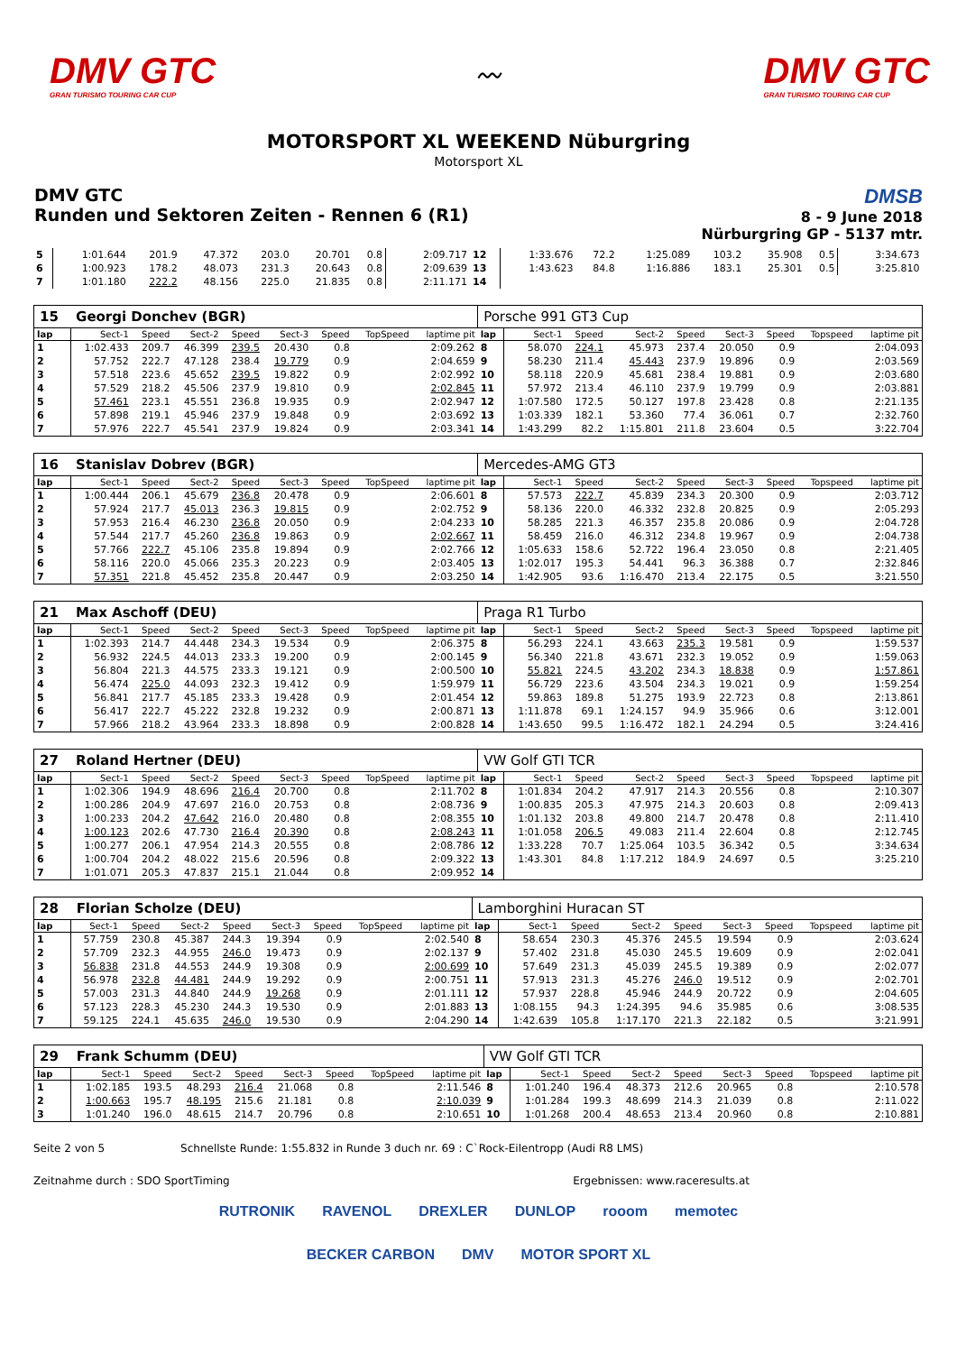DMV GTC
GRAN TURISMO TOURING CAR CUP
〰
DMV GTC
GRAN TURISMO TOURING CAR CUP
MOTORSPORT XL WEEKEND Nüburgring
Motorsport XL
DMV GTC
Runden und Sektoren Zeiten - Rennen 6 (R1)
DMSB
8 - 9 June 2018
Nürburgring GP - 5137 mtr.
| 5 | 1:01.644 | 201.9 | 47.372 | 203.0 | 20.701 | 0.8 | | 2:09.717 | 12 | 1:33.676 | 72.2 | 1:25.089 | 103.2 | 35.908 | 0.5 | | 3:34.673 |
| 6 | 1:00.923 | 178.2 | 48.073 | 231.3 | 20.643 | 0.8 | | 2:09.639 | 13 | 1:43.623 | 84.8 | 1:16.886 | 183.1 | 25.301 | 0.5 | | 3:25.810 |
| 7 | 1:01.180 | 222.2 | 48.156 | 225.0 | 21.835 | 0.8 | | 2:11.171 | 14 | | | | | | | | |
| 15 | Georgi Donchev (BGR) | | | | | | | | Porsche 991 GT3 Cup | | | | | | | | |
| lap | Sect-1 | Speed | Sect-2 | Speed | Sect-3 | Speed | TopSpeed | laptime pit | lap | Sect-1 | Speed | Sect-2 | Speed | Sect-3 | Speed | Topspeed | laptime pit |
| 1 | 1:02.433 | 209.7 | 46.399 | 239.5 | 20.430 | 0.8 | | 2:09.262 | 8 | 58.070 | 224.1 | 45.973 | 237.4 | 20.050 | 0.9 | | 2:04.093 |
| 2 | 57.752 | 222.7 | 47.128 | 238.4 | 19.779 | 0.9 | | 2:04.659 | 9 | 58.230 | 211.4 | 45.443 | 237.9 | 19.896 | 0.9 | | 2:03.569 |
| 3 | 57.518 | 223.6 | 45.652 | 239.5 | 19.822 | 0.9 | | 2:02.992 | 10 | 58.118 | 220.9 | 45.681 | 238.4 | 19.881 | 0.9 | | 2:03.680 |
| 4 | 57.529 | 218.2 | 45.506 | 237.9 | 19.810 | 0.9 | | 2:02.845 | 11 | 57.972 | 213.4 | 46.110 | 237.9 | 19.799 | 0.9 | | 2:03.881 |
| 5 | 57.461 | 223.1 | 45.551 | 236.8 | 19.935 | 0.9 | | 2:02.947 | 12 | 1:07.580 | 172.5 | 50.127 | 197.8 | 23.428 | 0.8 | | 2:21.135 |
| 6 | 57.898 | 219.1 | 45.946 | 237.9 | 19.848 | 0.9 | | 2:03.692 | 13 | 1:03.339 | 182.1 | 53.360 | 77.4 | 36.061 | 0.7 | | 2:32.760 |
| 7 | 57.976 | 222.7 | 45.541 | 237.9 | 19.824 | 0.9 | | 2:03.341 | 14 | 1:43.299 | 82.2 | 1:15.801 | 211.8 | 23.604 | 0.5 | | 3:22.704 |
| 16 | Stanislav Dobrev (BGR) | | | | | | | | Mercedes-AMG GT3 | | | | | | | | |
| lap | Sect-1 | Speed | Sect-2 | Speed | Sect-3 | Speed | TopSpeed | laptime pit | lap | Sect-1 | Speed | Sect-2 | Speed | Sect-3 | Speed | Topspeed | laptime pit |
| 1 | 1:00.444 | 206.1 | 45.679 | 236.8 | 20.478 | 0.9 | | 2:06.601 | 8 | 57.573 | 222.7 | 45.839 | 234.3 | 20.300 | 0.9 | | 2:03.712 |
| 2 | 57.924 | 217.7 | 45.013 | 236.3 | 19.815 | 0.9 | | 2:02.752 | 9 | 58.136 | 220.0 | 46.332 | 232.8 | 20.825 | 0.9 | | 2:05.293 |
| 3 | 57.953 | 216.4 | 46.230 | 236.8 | 20.050 | 0.9 | | 2:04.233 | 10 | 58.285 | 221.3 | 46.357 | 235.8 | 20.086 | 0.9 | | 2:04.728 |
| 4 | 57.544 | 217.7 | 45.260 | 236.8 | 19.863 | 0.9 | | 2:02.667 | 11 | 58.459 | 216.0 | 46.312 | 234.8 | 19.967 | 0.9 | | 2:04.738 |
| 5 | 57.766 | 222.7 | 45.106 | 235.8 | 19.894 | 0.9 | | 2:02.766 | 12 | 1:05.633 | 158.6 | 52.722 | 196.4 | 23.050 | 0.8 | | 2:21.405 |
| 6 | 58.116 | 220.0 | 45.066 | 235.3 | 20.223 | 0.9 | | 2:03.405 | 13 | 1:02.017 | 195.3 | 54.441 | 96.3 | 36.388 | 0.7 | | 2:32.846 |
| 7 | 57.351 | 221.8 | 45.452 | 235.8 | 20.447 | 0.9 | | 2:03.250 | 14 | 1:42.905 | 93.6 | 1:16.470 | 213.4 | 22.175 | 0.5 | | 3:21.550 |
| 21 | Max Aschoff (DEU) | | | | | | | | Praga R1 Turbo | | | | | | | | |
| lap | Sect-1 | Speed | Sect-2 | Speed | Sect-3 | Speed | TopSpeed | laptime pit | lap | Sect-1 | Speed | Sect-2 | Speed | Sect-3 | Speed | Topspeed | laptime pit |
| 1 | 1:02.393 | 214.7 | 44.448 | 234.3 | 19.534 | 0.9 | | 2:06.375 | 8 | 56.293 | 224.1 | 43.663 | 235.3 | 19.581 | 0.9 | | 1:59.537 |
| 2 | 56.932 | 224.5 | 44.013 | 233.3 | 19.200 | 0.9 | | 2:00.145 | 9 | 56.340 | 221.8 | 43.671 | 232.3 | 19.052 | 0.9 | | 1:59.063 |
| 3 | 56.804 | 221.3 | 44.575 | 233.3 | 19.121 | 0.9 | | 2:00.500 | 10 | 55.821 | 224.5 | 43.202 | 234.3 | 18.838 | 0.9 | | 1:57.861 |
| 4 | 56.474 | 225.0 | 44.093 | 232.3 | 19.412 | 0.9 | | 1:59.979 | 11 | 56.729 | 223.6 | 43.504 | 234.3 | 19.021 | 0.9 | | 1:59.254 |
| 5 | 56.841 | 217.7 | 45.185 | 233.3 | 19.428 | 0.9 | | 2:01.454 | 12 | 59.863 | 189.8 | 51.275 | 193.9 | 22.723 | 0.8 | | 2:13.861 |
| 6 | 56.417 | 222.7 | 45.222 | 232.8 | 19.232 | 0.9 | | 2:00.871 | 13 | 1:11.878 | 69.1 | 1:24.157 | 94.9 | 35.966 | 0.6 | | 3:12.001 |
| 7 | 57.966 | 218.2 | 43.964 | 233.3 | 18.898 | 0.9 | | 2:00.828 | 14 | 1:43.650 | 99.5 | 1:16.472 | 182.1 | 24.294 | 0.5 | | 3:24.416 |
| 27 | Roland Hertner (DEU) | | | | | | | | VW Golf GTI TCR | | | | | | | | |
| lap | Sect-1 | Speed | Sect-2 | Speed | Sect-3 | Speed | TopSpeed | laptime pit | lap | Sect-1 | Speed | Sect-2 | Speed | Sect-3 | Speed | Topspeed | laptime pit |
| 1 | 1:02.306 | 194.9 | 48.696 | 216.4 | 20.700 | 0.8 | | 2:11.702 | 8 | 1:01.834 | 204.2 | 47.917 | 214.3 | 20.556 | 0.8 | | 2:10.307 |
| 2 | 1:00.286 | 204.9 | 47.697 | 216.0 | 20.753 | 0.8 | | 2:08.736 | 9 | 1:00.835 | 205.3 | 47.975 | 214.3 | 20.603 | 0.8 | | 2:09.413 |
| 3 | 1:00.233 | 204.2 | 47.642 | 216.0 | 20.480 | 0.8 | | 2:08.355 | 10 | 1:01.132 | 203.8 | 49.800 | 214.7 | 20.478 | 0.8 | | 2:11.410 |
| 4 | 1:00.123 | 202.6 | 47.730 | 216.4 | 20.390 | 0.8 | | 2:08.243 | 11 | 1:01.058 | 206.5 | 49.083 | 211.4 | 22.604 | 0.8 | | 2:12.745 |
| 5 | 1:00.277 | 206.1 | 47.954 | 214.3 | 20.555 | 0.8 | | 2:08.786 | 12 | 1:33.228 | 70.7 | 1:25.064 | 103.5 | 36.342 | 0.5 | | 3:34.634 |
| 6 | 1:00.704 | 204.2 | 48.022 | 215.6 | 20.596 | 0.8 | | 2:09.322 | 13 | 1:43.301 | 84.8 | 1:17.212 | 184.9 | 24.697 | 0.5 | | 3:25.210 |
| 7 | 1:01.071 | 205.3 | 47.837 | 215.1 | 21.044 | 0.8 | | 2:09.952 | 14 | | | | | | | | |
| 28 | Florian Scholze (DEU) | | | | | | | | Lamborghini Huracan ST | | | | | | | | |
| lap | Sect-1 | Speed | Sect-2 | Speed | Sect-3 | Speed | TopSpeed | laptime pit | lap | Sect-1 | Speed | Sect-2 | Speed | Sect-3 | Speed | Topspeed | laptime pit |
| 1 | 57.759 | 230.8 | 45.387 | 244.3 | 19.394 | 0.9 | | 2:02.540 | 8 | 58.654 | 230.3 | 45.376 | 245.5 | 19.594 | 0.9 | | 2:03.624 |
| 2 | 57.709 | 232.3 | 44.955 | 246.0 | 19.473 | 0.9 | | 2:02.137 | 9 | 57.402 | 231.8 | 45.030 | 245.5 | 19.609 | 0.9 | | 2:02.041 |
| 3 | 56.838 | 231.8 | 44.553 | 244.9 | 19.308 | 0.9 | | 2:00.699 | 10 | 57.649 | 231.3 | 45.039 | 245.5 | 19.389 | 0.9 | | 2:02.077 |
| 4 | 56.978 | 232.8 | 44.481 | 244.9 | 19.292 | 0.9 | | 2:00.751 | 11 | 57.913 | 231.3 | 45.276 | 246.0 | 19.512 | 0.9 | | 2:02.701 |
| 5 | 57.003 | 231.3 | 44.840 | 244.9 | 19.268 | 0.9 | | 2:01.111 | 12 | 57.937 | 228.8 | 45.946 | 244.9 | 20.722 | 0.9 | | 2:04.605 |
| 6 | 57.123 | 228.3 | 45.230 | 244.3 | 19.530 | 0.9 | | 2:01.883 | 13 | 1:08.155 | 94.3 | 1:24.395 | 94.6 | 35.985 | 0.6 | | 3:08.535 |
| 7 | 59.125 | 224.1 | 45.635 | 246.0 | 19.530 | 0.9 | | 2:04.290 | 14 | 1:42.639 | 105.8 | 1:17.170 | 221.3 | 22.182 | 0.5 | | 3:21.991 |
| 29 | Frank Schumm (DEU) | | | | | | | | VW Golf GTI TCR | | | | | | | | |
| lap | Sect-1 | Speed | Sect-2 | Speed | Sect-3 | Speed | TopSpeed | laptime pit | lap | Sect-1 | Speed | Sect-2 | Speed | Sect-3 | Speed | Topspeed | laptime pit |
| 1 | 1:02.185 | 193.5 | 48.293 | 216.4 | 21.068 | 0.8 | | 2:11.546 | 8 | 1:01.240 | 196.4 | 48.373 | 212.6 | 20.965 | 0.8 | | 2:10.578 |
| 2 | 1:00.663 | 195.7 | 48.195 | 215.6 | 21.181 | 0.8 | | 2:10.039 | 9 | 1:01.284 | 199.3 | 48.699 | 214.3 | 21.039 | 0.8 | | 2:11.022 |
| 3 | 1:01.240 | 196.0 | 48.615 | 214.7 | 20.796 | 0.8 | | 2:10.651 | 10 | 1:01.268 | 200.4 | 48.653 | 213.4 | 20.960 | 0.8 | | 2:10.881 |
Seite 2 von 5 Schnellste Runde: 1:55.832 in Runde 3 duch nr. 69 : C`Rock-Eilentropp (Audi R8 LMS)
Zeitnahme durch : SDO SportTiming Ergebnissen: www.raceresults.at
RUTRONIK RAVENOL DREXLER DUNLOP rooom memotec BECKER CARBON DMV MOTOR SPORT XL